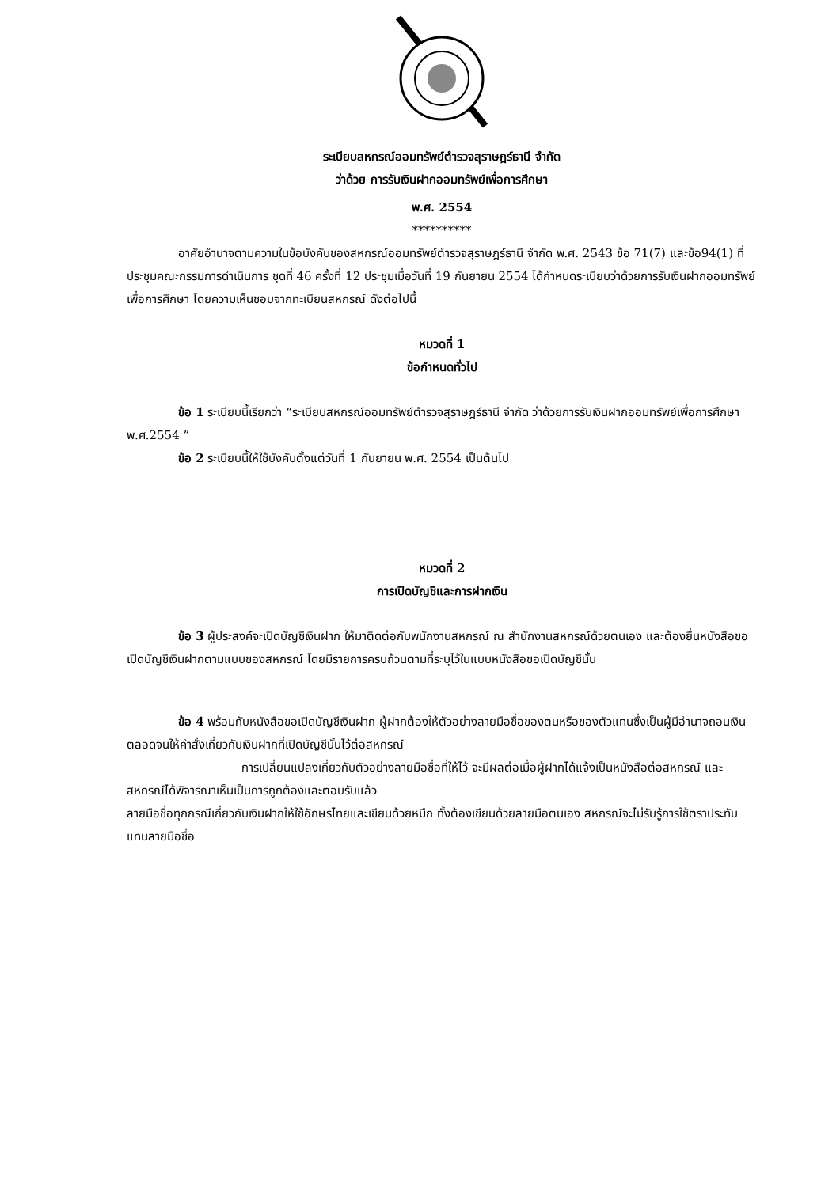ระเบียบสหกรณ์ออมทรัพย์ตำรวจสุราษฎร์ธานี จำกัด
ว่าด้วย การรับเงินฝากออมทรัพย์เพื่อการศึกษา
พ.ศ. 2554
**********
อาศัยอำนาจตามความในข้อบังคับของสหกรณ์ออมทรัพย์ตำรวจสุราษฎร์ธานี จำกัด พ.ศ. 2543 ข้อ 71(7) และข้อ94(1) ที่ประชุมคณะกรรมการดำเนินการ ชุดที่ 46 ครั้งที่ 12 ประชุมเมื่อวันที่ 19 กันยายน 2554 ได้กำหนดระเบียบว่าด้วยการรับเงินฝากออมทรัพย์เพื่อการศึกษา โดยความเห็นชอบจากทะเบียนสหกรณ์ ดังต่อไปนี้
หมวดที่ 1
ข้อกำหนดทั่วไป
ข้อ 1 ระเบียบนี้เรียกว่า “ระเบียบสหกรณ์ออมทรัพย์ตำรวจสุราษฎร์ธานี จำกัด ว่าด้วยการรับเงินฝากออมทรัพย์เพื่อการศึกษา พ.ศ.2554 ”
ข้อ 2 ระเบียบนี้ให้ใช้บังคับตั้งแต่วันที่ 1 กันยายน พ.ศ. 2554 เป็นต้นไป
หมวดที่ 2
การเปิดบัญชีและการฝากเงิน
ข้อ 3 ผู้ประสงค์จะเปิดบัญชีเงินฝาก ให้มาติดต่อกับพนักงานสหกรณ์ ณ สำนักงานสหกรณ์ด้วยตนเอง และต้องยื่นหนังสือขอเปิดบัญชีเงินฝากตามแบบของสหกรณ์ โดยมีรายการครบถ้วนตามที่ระบุไว้ในแบบหนังสือขอเปิดบัญชีนั้น
ข้อ 4 พร้อมกับหนังสือขอเปิดบัญชีเงินฝาก ผู้ฝากต้องให้ตัวอย่างลายมือชื่อของตนหรือของตัวแทนซึ่งเป็นผู้มีอำนาจถอนเงิน ตลอดจนให้คำสั่งเกี่ยวกับเงินฝากที่เปิดบัญชีนั้นไว้ต่อสหกรณ์
การเปลี่ยนแปลงเกี่ยวกับตัวอย่างลายมือชื่อที่ให้ไว้ จะมีผลต่อเมื่อผู้ฝากได้แจ้งเป็นหนังสือต่อสหกรณ์ และสหกรณ์ได้พิจารณาเห็นเป็นการถูกต้องและตอบรับแล้ว
ลายมือชื่อทุกกรณีเกี่ยวกับเงินฝากให้ใช้อักษรไทยและเขียนด้วยหมึก ทั้งต้องเขียนด้วยลายมือตนเอง สหกรณ์จะไม่รับรู้การใช้ตราประทับแทนลายมือชื่อ